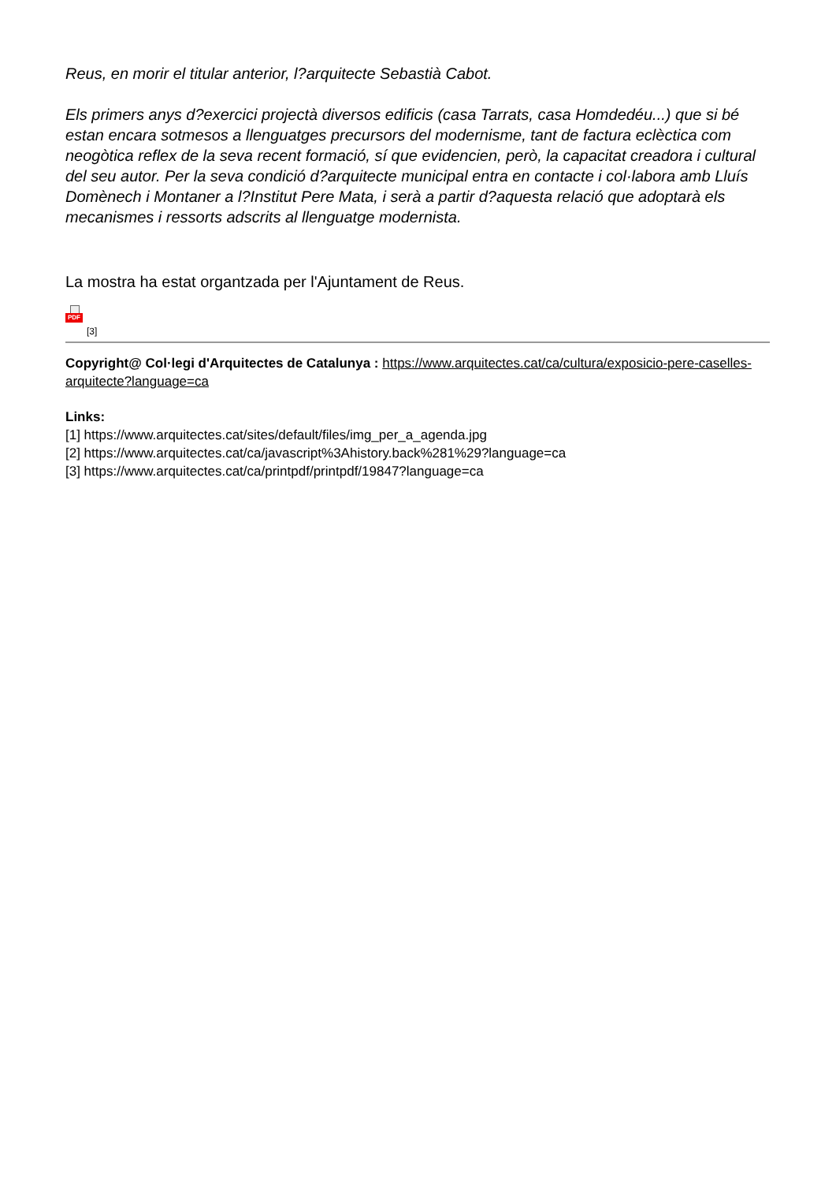Reus, en morir el titular anterior, l?arquitecte Sebastià Cabot.
Els primers anys d?exercici projectà diversos edificis (casa Tarrats, casa Homdedéu...) que si bé estan encara sotmesos a llenguatges precursors del modernisme, tant de factura eclèctica com neogòtica reflex de la seva recent formació, sí que evidencien, però, la capacitat creadora i cultural del seu autor. Per la seva condició d?arquitecte municipal entra en contacte i col·labora amb Lluís Domènech i Montaner a l?Institut Pere Mata, i serà a partir d?aquesta relació que adoptarà els mecanismes i ressorts adscrits al llenguatge modernista.
La mostra ha estat organtzada per l'Ajuntament de Reus.
PDF
[3]
Copyright@ Col·legi d'Arquitectes de Catalunya : https://www.arquitectes.cat/ca/cultura/exposicio-pere-caselles-arquitecte?language=ca
Links:
[1] https://www.arquitectes.cat/sites/default/files/img_per_a_agenda.jpg
[2] https://www.arquitectes.cat/ca/javascript%3Ahistory.back%281%29?language=ca
[3] https://www.arquitectes.cat/ca/printpdf/printpdf/19847?language=ca